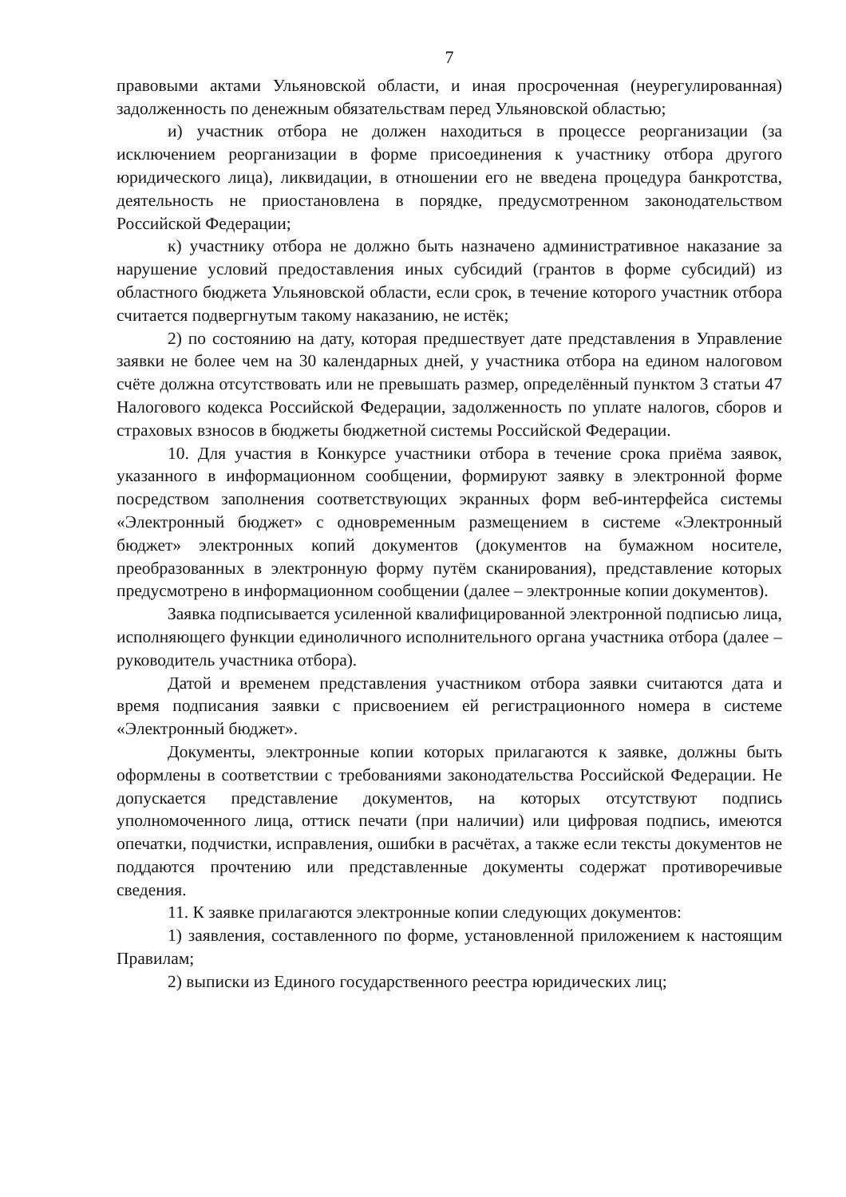7
правовыми актами Ульяновской области, и иная просроченная (неурегулированная) задолженность по денежным обязательствам перед Ульяновской областью;
и) участник отбора не должен находиться в процессе реорганизации (за исключением реорганизации в форме присоединения к участнику отбора другого юридического лица), ликвидации, в отношении его не введена процедура банкротства, деятельность не приостановлена в порядке, предусмотренном законодательством Российской Федерации;
к) участнику отбора не должно быть назначено административное наказание за нарушение условий предоставления иных субсидий (грантов в форме субсидий) из областного бюджета Ульяновской области, если срок, в течение которого участник отбора считается подвергнутым такому наказанию, не истёк;
2) по состоянию на дату, которая предшествует дате представления в Управление заявки не более чем на 30 календарных дней, у участника отбора на едином налоговом счёте должна отсутствовать или не превышать размер, определённый пунктом 3 статьи 47 Налогового кодекса Российской Федерации, задолженность по уплате налогов, сборов и страховых взносов в бюджеты бюджетной системы Российской Федерации.
10. Для участия в Конкурсе участники отбора в течение срока приёма заявок, указанного в информационном сообщении, формируют заявку в электронной форме посредством заполнения соответствующих экранных форм веб-интерфейса системы «Электронный бюджет» с одновременным размещением в системе «Электронный бюджет» электронных копий документов (документов на бумажном носителе, преобразованных в электронную форму путём сканирования), представление которых предусмотрено в информационном сообщении (далее – электронные копии документов).
Заявка подписывается усиленной квалифицированной электронной подписью лица, исполняющего функции единоличного исполнительного органа участника отбора (далее – руководитель участника отбора).
Датой и временем представления участником отбора заявки считаются дата и время подписания заявки с присвоением ей регистрационного номера в системе «Электронный бюджет».
Документы, электронные копии которых прилагаются к заявке, должны быть оформлены в соответствии с требованиями законодательства Российской Федерации. Не допускается представление документов, на которых отсутствуют подпись уполномоченного лица, оттиск печати (при наличии) или цифровая подпись, имеются опечатки, подчистки, исправления, ошибки в расчётах, а также если тексты документов не поддаются прочтению или представленные документы содержат противоречивые сведения.
11. К заявке прилагаются электронные копии следующих документов:
1) заявления, составленного по форме, установленной приложением к настоящим Правилам;
2) выписки из Единого государственного реестра юридических лиц;